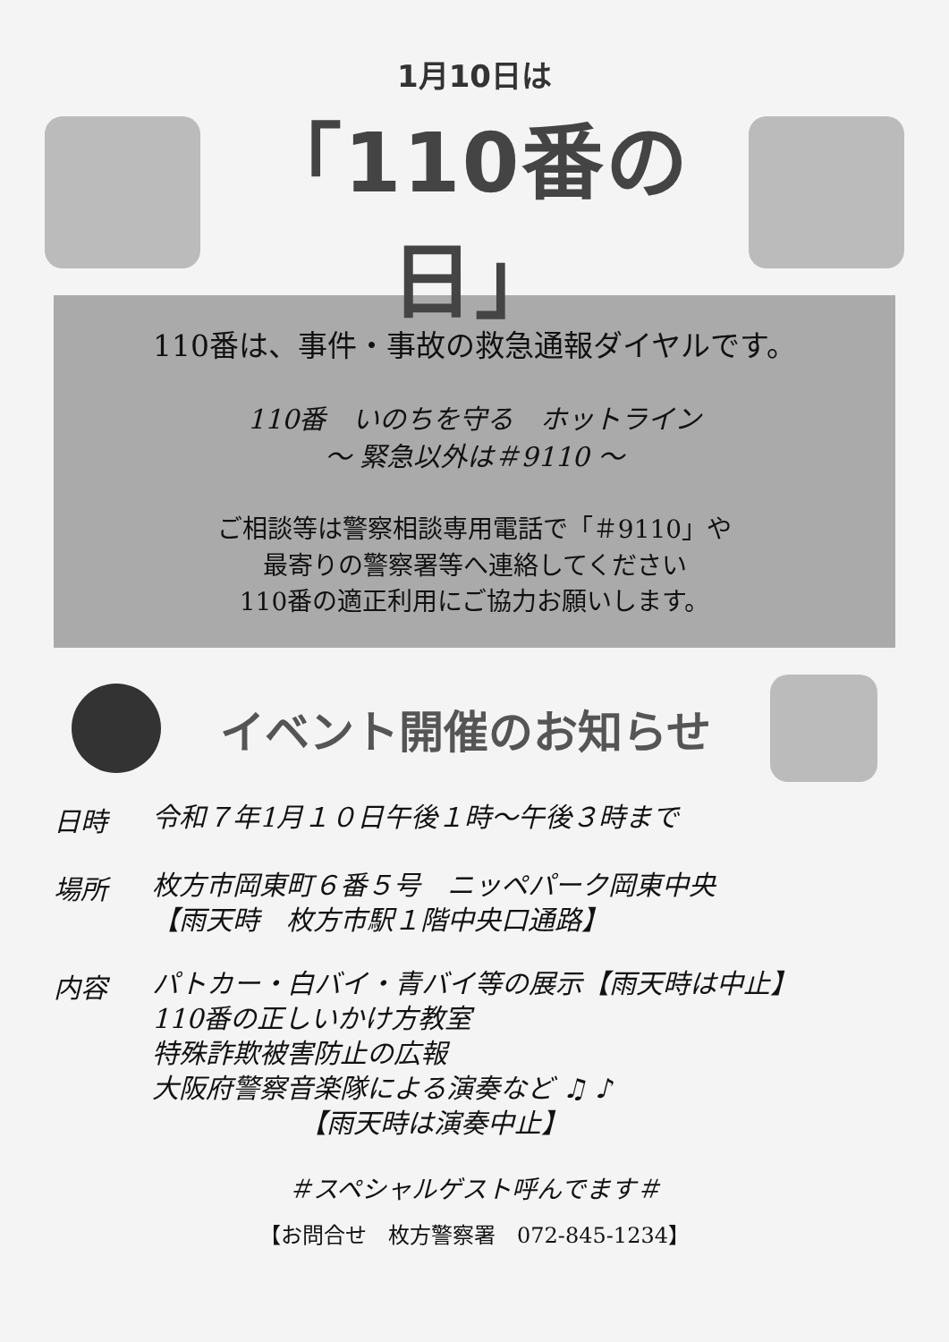1月10日は
「110番の日」
110番は、事件・事故の救急通報ダイヤルです。
110番　いのちを守る　ホットライン
～ 緊急以外は＃9110 ～
ご相談等は警察相談専用電話で「＃9110」や
最寄りの警察署等へ連絡してください
110番の適正利用にご協力お願いします。
イベント開催のお知らせ
日時
令和７年1月１０日午後１時～午後３時まで
場所
枚方市岡東町６番５号　ニッペパーク岡東中央
【雨天時　枚方市駅１階中央口通路】
内容
パトカー・白バイ・青バイ等の展示【雨天時は中止】
110番の正しいかけ方教室
特殊詐欺被害防止の広報
大阪府警察音楽隊による演奏など ♫ ♪
　　　　　　【雨天時は演奏中止】
＃スペシャルゲスト呼んでます＃
【お問合せ　枚方警察署　072-845-1234】